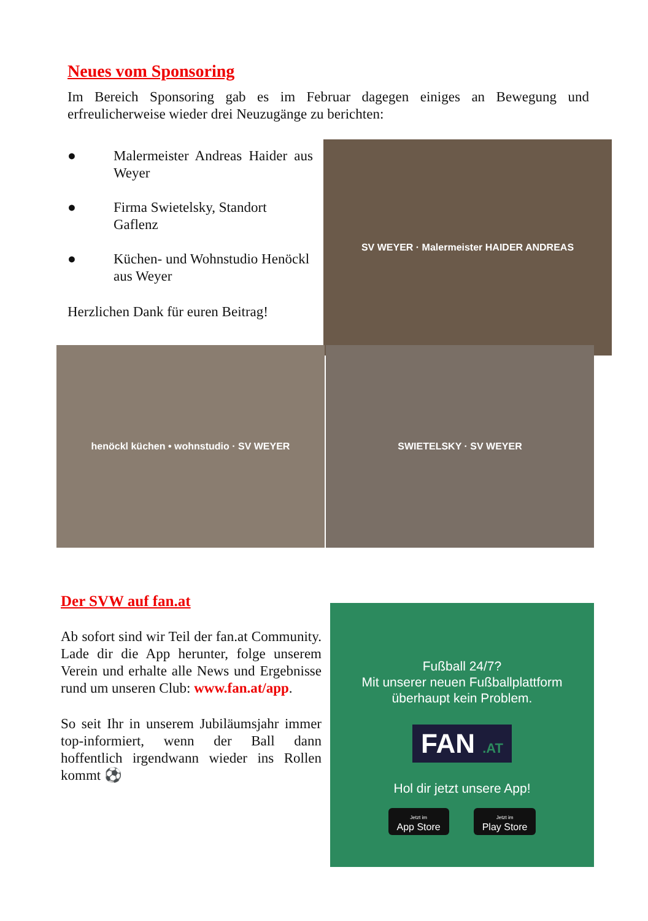Neues vom Sponsoring
Im Bereich Sponsoring gab es im Februar dagegen einiges an Bewegung und erfreulicherweise wieder drei Neuzugänge zu berichten:
● Malermeister Andreas Haider aus Weyer
● Firma Swietelsky, Standort Gaflenz
● Küchen- und Wohnstudio Henöckl aus Weyer
Herzlichen Dank für euren Beitrag!
SV WEYER · Malermeister HAIDER ANDREAS
henöckl küchen • wohnstudio · SV WEYER SWIETELSKY · SV WEYER
Der SVW auf fan.at
Ab sofort sind wir Teil der fan.at Community. Lade dir die App herunter, folge unserem Verein und erhalte alle News und Ergebnisse rund um unseren Club: www.fan.at/app.
So seit Ihr in unserem Jubiläumsjahr immer top-informiert, wenn der Ball dann hoffentlich irgendwann wieder ins Rollen kommt ⚽
Fußball 24/7?
Mit unserer neuen Fußballplattform
überhaupt kein Problem.
FAN .AT
Hol dir jetzt unsere App!
Jetzt im
App Store
Jetzt im
Play Store